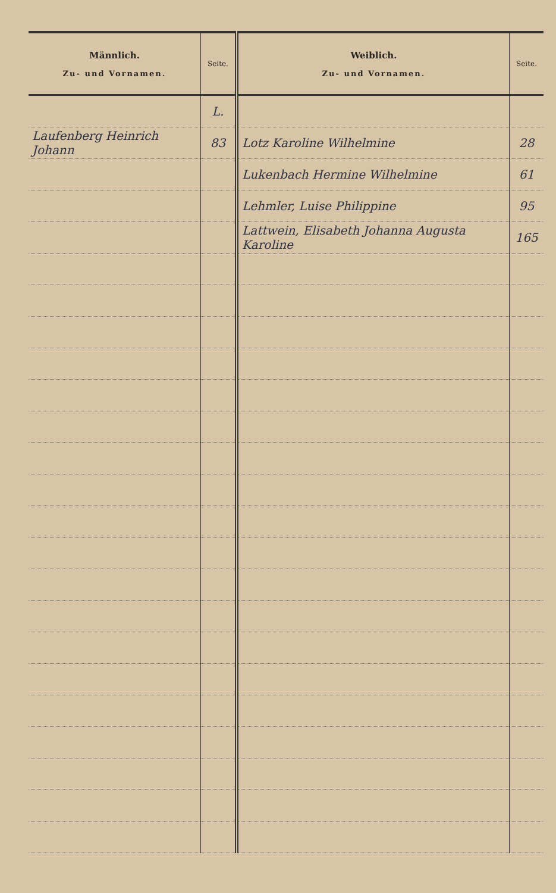| Männlich. Zu- und Vornamen. | Seite. | Weiblich. Zu- und Vornamen. | Seite. |
| --- | --- | --- | --- |
| | L. | | |
| Laufenberg Heinrich Johann | 83 | Lotz Karoline Wilhelmine | 28 |
| | | Lukenbach Hermine Wilhelmine | 61 |
| | | Lehmler, Luise Philippine | 95 |
| | | Lattwein, Elisabeth Johanna Augusta Karoline | 165 |